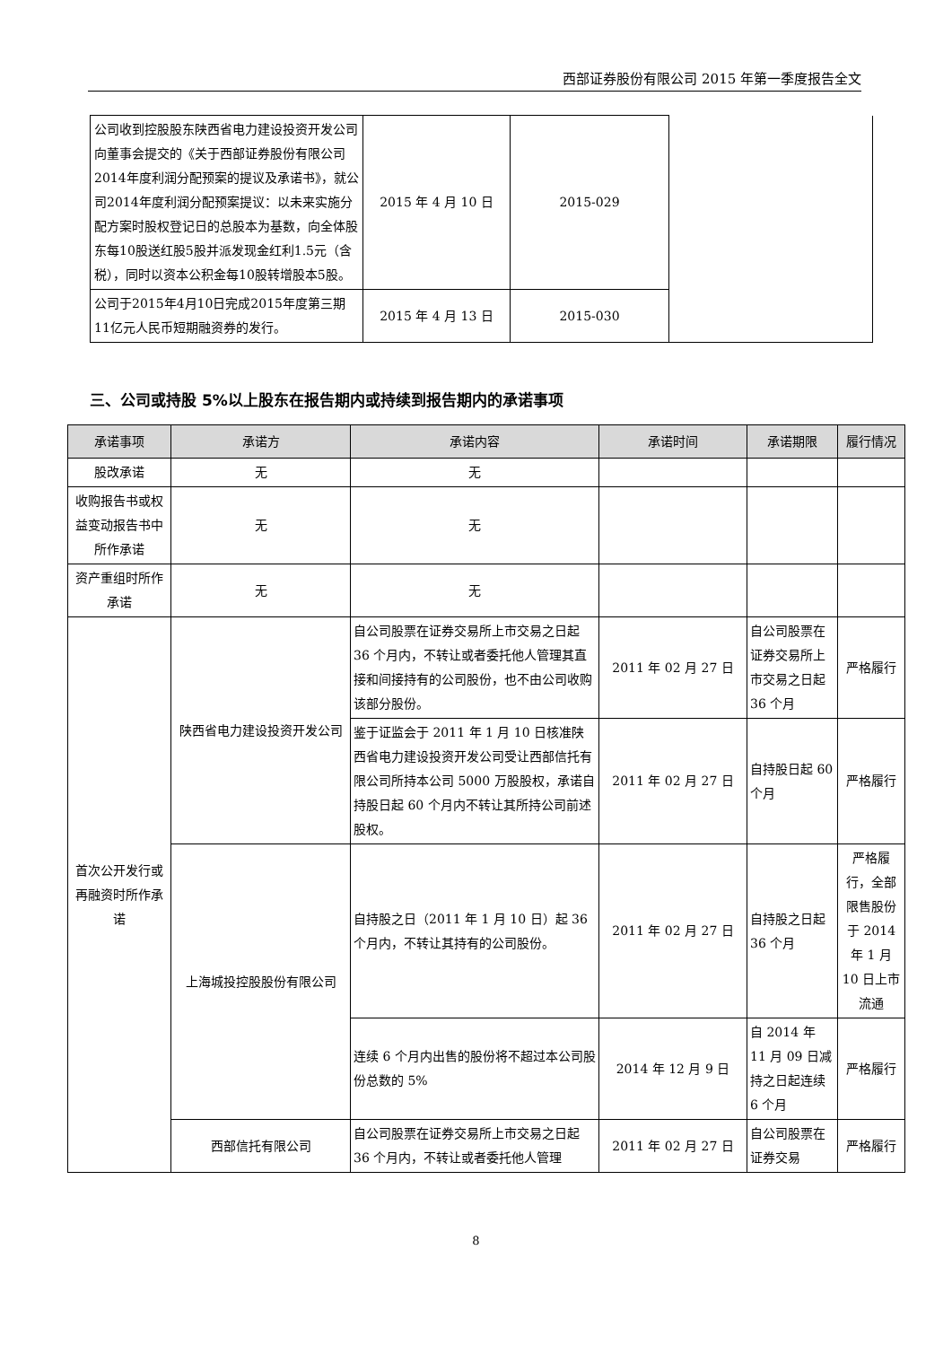西部证券股份有限公司 2015 年第一季度报告全文
| 公司收到控股股东陕西省电力建设投资开发公司向董事会提交的《关于西部证券股份有限公司2014年度利润分配预案的提议及承诺书》，就公司2014年度利润分配预案提议：以未来实施分配方案时股权登记日的总股本为基数，向全体股东每10股送红股5股并派发现金红利1.5元（含税），同时以资本公积金每10股转增股本5股。 | 2015 年 4 月 10 日 | 2015-029 | |
| 公司于2015年4月10日完成2015年度第三期11亿元人民币短期融资券的发行。 | 2015 年 4 月 13 日 | 2015-030 | |
三、公司或持股 5%以上股东在报告期内或持续到报告期内的承诺事项
| 承诺事项 | 承诺方 | 承诺内容 | 承诺时间 | 承诺期限 | 履行情况 |
| --- | --- | --- | --- | --- | --- |
| 股改承诺 | 无 | 无 | | | |
| 收购报告书或权益变动报告书中所作承诺 | 无 | 无 | | | |
| 资产重组时所作承诺 | 无 | 无 | | | |
| 首次公开发行或再融资时所作承诺 | 陕西省电力建设投资开发公司 | 自公司股票在证券交易所上市交易之日起 36 个月内，不转让或者委托他人管理其直接和间接持有的公司股份，也不由公司收购该部分股份。 | 2011 年 02 月 27 日 | 自公司股票在证券交易所上市交易之日起 36 个月 | 严格履行 |
| | | 鉴于证监会于 2011 年 1 月 10 日核准陕西省电力建设投资开发公司受让西部信托有限公司所持本公司 5000 万股股权，承诺自持股日起 60 个月内不转让其所持公司前述股权。 | 2011 年 02 月 27 日 | 自持股日起 60 个月 | 严格履行 |
| | 上海城投控股股份有限公司 | 自持股之日（2011 年 1 月 10 日）起 36 个月内，不转让其持有的公司股份。 | 2011 年 02 月 27 日 | 自持股之日起 36 个月 | 严格履行，全部限售股份于 2014 年 1 月 10 日上市流通 |
| | | 连续 6 个月内出售的股份将不超过本公司股份总数的 5% | 2014 年 12 月 9 日 | 自 2014 年 11 月 09 日减持之日起连续 6 个月 | 严格履行 |
| | 西部信托有限公司 | 自公司股票在证券交易所上市交易之日起 36 个月内，不转让或者委托他人管理 | 2011 年 02 月 27 日 | 自公司股票在证券交易 | 严格履行 |
8